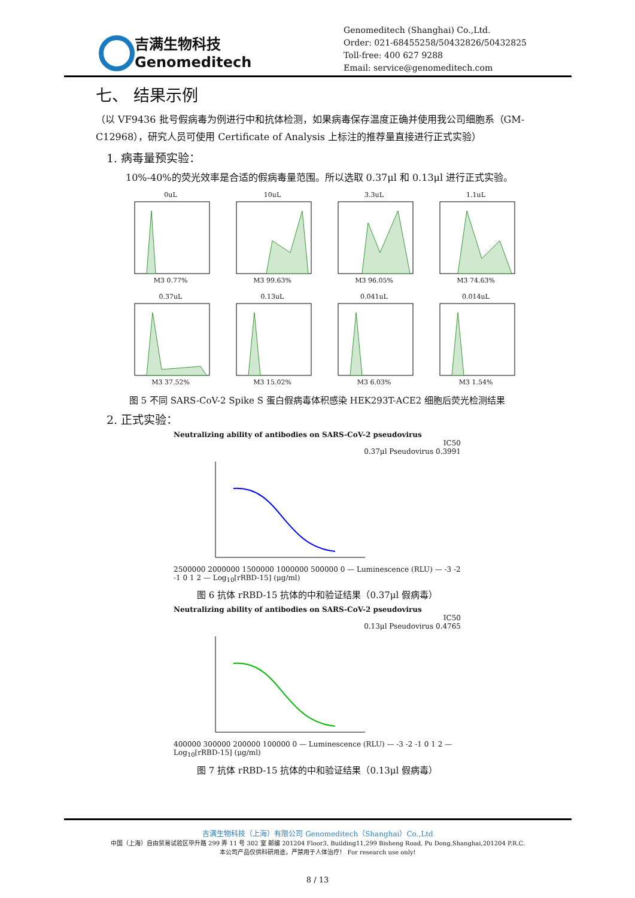吉满生物科技
Genomeditech
Genomeditech (Shanghai) Co.,Ltd.
Order: 021-68455258/50432826/50432825
Toll-free: 400 627 9288
Email: service@genomeditech.com
七、 结果示例
（以 VF9436 批号假病毒为例进行中和抗体检测，如果病毒保存温度正确并使用我公司细胞系（GM-C12968），研究人员可使用 Certificate of Analysis 上标注的推荐量直接进行正式实验）
1. 病毒量预实验：
10%-40%的荧光效率是合适的假病毒量范围。所以选取 0.37μl 和 0.13μl 进行正式实验。
0uLM3 0.77%
10uLM3 99.63%
3.3uLM3 96.05%
1.1uLM3 74.63%
0.37uLM3 37.52%
0.13uLM3 15.02%
0.041uLM3 6.03%
0.014uLM3 1.54%
图 5 不同 SARS-CoV-2 Spike S 蛋白假病毒体积感染 HEK293T-ACE2 细胞后荧光检测结果
2. 正式实验：
Neutralizing ability of antibodies on SARS-CoV-2 pseudovirus
IC50
0.37μl Pseudovirus 0.3991
2500000 2000000 1500000 1000000 500000 0 — Luminescence (RLU) — -3 -2 -1 0 1 2 — Log<sub>10</sub>[rRBD-15] (μg/ml)
图 6 抗体 rRBD-15 抗体的中和验证结果（0.37μl 假病毒）
Neutralizing ability of antibodies on SARS-CoV-2 pseudovirus
IC50
0.13μl Pseudovirus 0.4765
400000 300000 200000 100000 0 — Luminescence (RLU) — -3 -2 -1 0 1 2 — Log<sub>10</sub>[rRBD-15] (μg/ml)
图 7 抗体 rRBD-15 抗体的中和验证结果（0.13μl 假病毒）
吉满生物科技（上海）有限公司 Genomeditech（Shanghai）Co.,Ltd
中国（上海）自由贸易试验区毕升路 299 弄 11 号 302 室 邮编 201204 Floor3, Building11,299 Bisheng Road, Pu Dong,Shanghai,201204 P.R.C.
本公司产品仅供科研用途，严禁用于人体治疗！ For research use only!
8 / 13